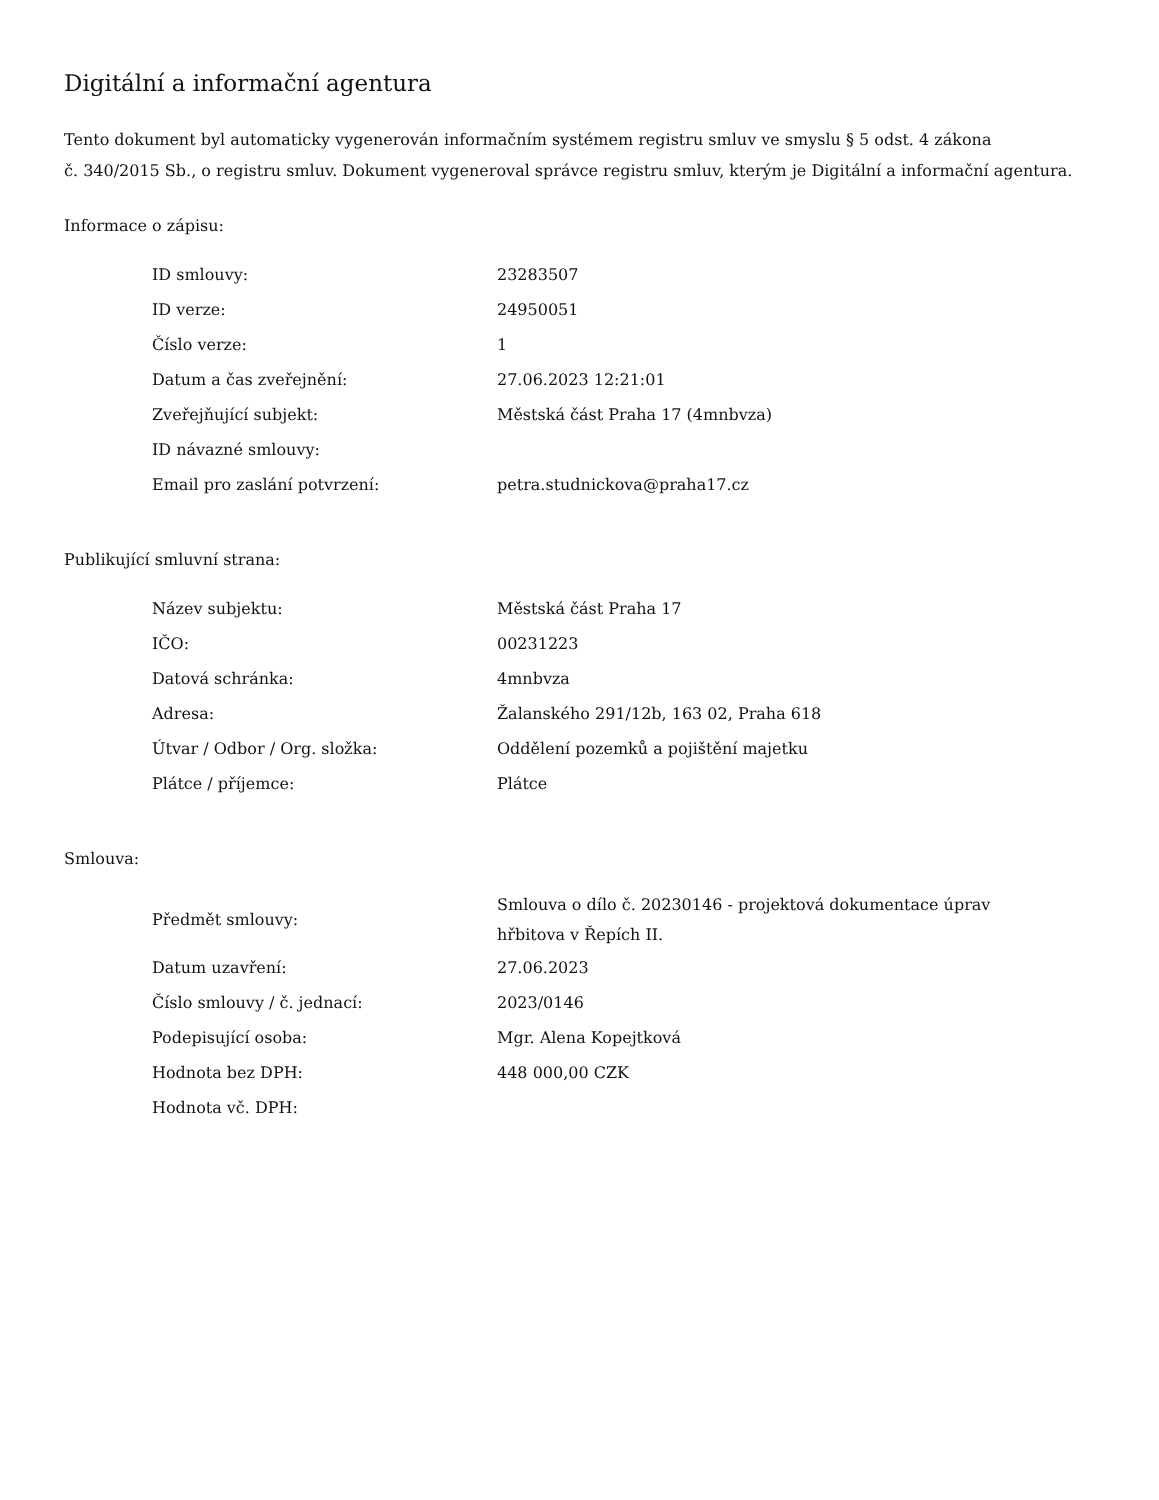Digitální a informační agentura
Tento dokument byl automaticky vygenerován informačním systémem registru smluv ve smyslu § 5 odst. 4 zákona
č. 340/2015 Sb., o registru smluv. Dokument vygeneroval správce registru smluv, kterým je Digitální a informační agentura.
Informace o zápisu:
| ID smlouvy: | 23283507 |
| ID verze: | 24950051 |
| Číslo verze: | 1 |
| Datum a čas zveřejnění: | 27.06.2023 12:21:01 |
| Zveřejňující subjekt: | Městská část Praha 17 (4mnbvza) |
| ID návazné smlouvy: | |
| Email pro zaslání potvrzení: | petra.studnickova@praha17.cz |
Publikující smluvní strana:
| Název subjektu: | Městská část Praha 17 |
| IČO: | 00231223 |
| Datová schránka: | 4mnbvza |
| Adresa: | Žalanského 291/12b, 163 02, Praha 618 |
| Útvar / Odbor / Org. složka: | Oddělení pozemků a pojištění majetku |
| Plátce / příjemce: | Plátce |
Smlouva:
| Předmět smlouvy: | Smlouva o dílo č. 20230146 - projektová dokumentace úprav hřbitova v Řepích II. |
| Datum uzavření: | 27.06.2023 |
| Číslo smlouvy / č. jednací: | 2023/0146 |
| Podepisující osoba: | Mgr. Alena Kopejtková |
| Hodnota bez DPH: | 448 000,00 CZK |
| Hodnota vč. DPH: | |